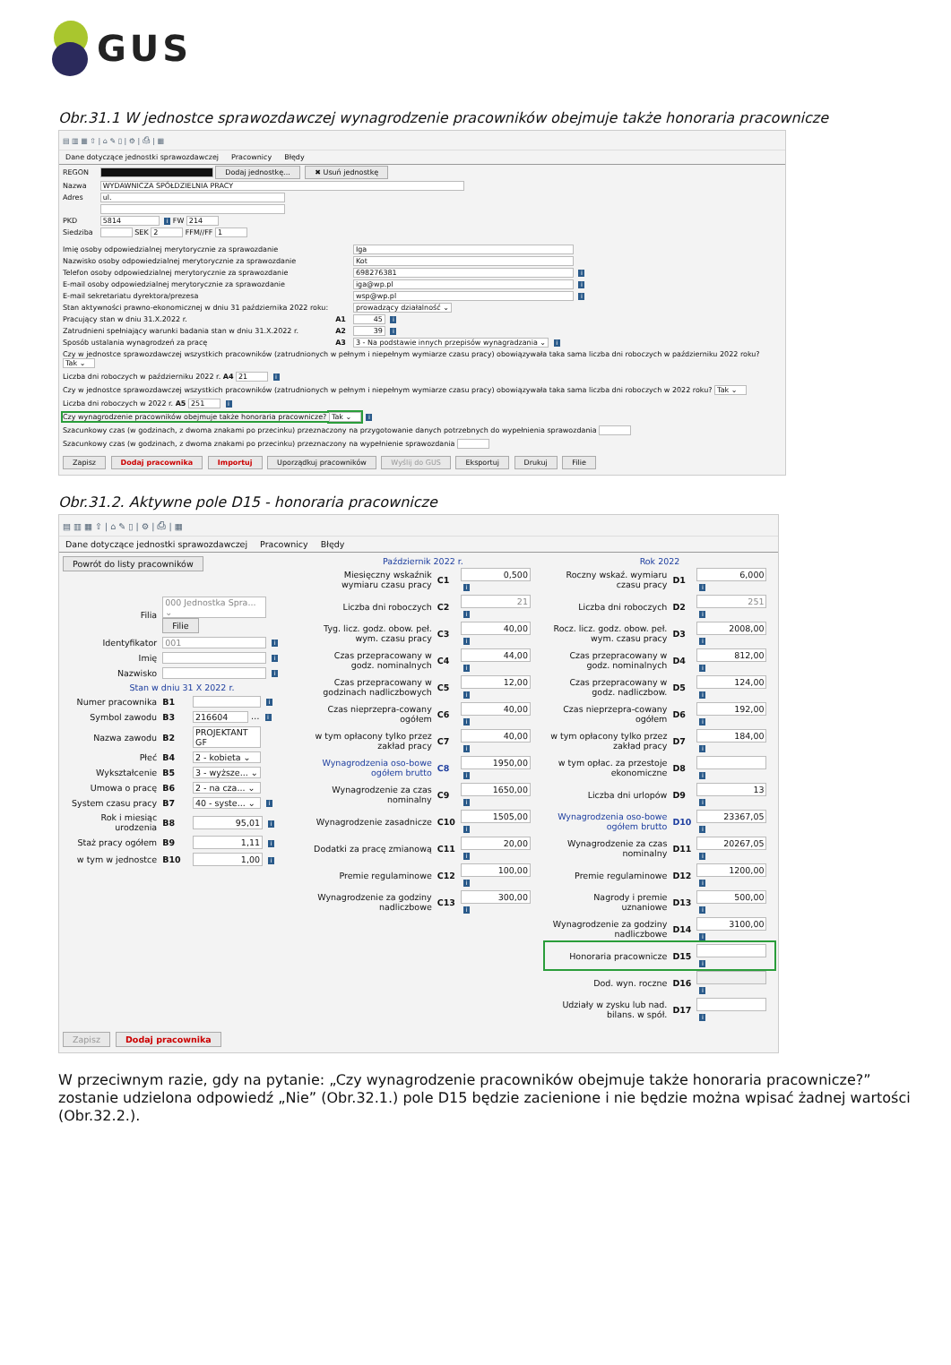GUS
Obr.31.1 W jednostce sprawozdawczej wynagrodzenie pracowników obejmuje także honoraria pracownicze
▤ ▥ ▦ ⇧ | ⌂ ✎ ▯ | ⚙ | ⎙ | ▦
Dane dotyczące jednostki sprawozdawczej Pracownicy Błędy
| REGON | Dodaj jednostkę... ✖ Usuń jednostkę |
| Nazwa | WYDAWNICZA SPÓŁDZIELNIA PRACY |
| Adres | ul. |
| PKD | 5814 i FW 214 |
| Siedziba | SEK 2 FFM//FF 1 |
| Imię osoby odpowiedzialnej merytorycznie za sprawozdanie | | Iga |
| Nazwisko osoby odpowiedzialnej merytorycznie za sprawozdanie | | Kot |
| Telefon osoby odpowiedzialnej merytorycznie za sprawozdanie | | 698276381 i |
| E-mail osoby odpowiedzialnej merytorycznie za sprawozdanie | | iga@wp.pl i |
| E-mail sekretariatu dyrektora/prezesa | | wsp@wp.pl i |
| Stan aktywności prawno-ekonomicznej w dniu 31 października 2022 roku: | | prowadzący działalność ⌄ |
| Pracujący stan w dniu 31.X.2022 r. | A1 | 45 i |
| Zatrudnieni spełniający warunki badania stan w dniu 31.X.2022 r. | A2 | 39 i |
| Sposób ustalania wynagrodzeń za pracę | A3 | 3 - Na podstawie innych przepisów wynagradzania ⌄ i |
Czy w jednostce sprawozdawczej wszystkich pracowników (zatrudnionych w pełnym i niepełnym wymiarze czasu pracy) obowiązywała taka sama liczba dni roboczych w październiku 2022 roku? Tak ⌄
Liczba dni roboczych w październiku 2022 r. A4 21 i
Czy w jednostce sprawozdawczej wszystkich pracowników (zatrudnionych w pełnym i niepełnym wymiarze czasu pracy) obowiązywała taka sama liczba dni roboczych w 2022 roku? Tak ⌄
Liczba dni roboczych w 2022 r. A5 251 i
Czy wynagrodzenie pracowników obejmuje także honoraria pracownicze? Tak ⌄ i
Szacunkowy czas (w godzinach, z dwoma znakami po przecinku) przeznaczony na przygotowanie danych potrzebnych do wypełnienia sprawozdania
Szacunkowy czas (w godzinach, z dwoma znakami po przecinku) przeznaczony na wypełnienie sprawozdania
Zapisz Dodaj pracownika Importuj Uporządkuj pracowników Wyślij do GUS Eksportuj Drukuj Filie
Obr.31.2. Aktywne pole D15 - honoraria pracownicze
▤ ▥ ▦ ⇧ | ⌂ ✎ ▯ | ⚙ | ⎙ | ▦
Dane dotyczące jednostki sprawozdawczej Pracownicy Błędy
Powrót do listy pracowników
| Filia | 000 Jednostka Spra... ⌄ Filie | |
| Identyfikator | 001 i | |
| Imię | i | |
| Nazwisko | i | |
| Stan w dniu 31 X 2022 r. | | |
| Numer pracownika | B1 | i |
| Symbol zawodu | B3 | 216604 … i |
| Nazwa zawodu | B2 | PROJEKTANT GF |
| Płeć | B4 | 2 - kobieta ⌄ |
| Wykształcenie | B5 | 3 - wyższe... ⌄ |
| Umowa o pracę | B6 | 2 - na cza... ⌄ |
| System czasu pracy | B7 | 40 - syste... ⌄ i |
| Rok i miesiąc urodzenia | B8 | 95,01 i |
| Staż pracy ogółem | B9 | 1,11 i |
| w tym w jednostce | B10 | 1,00 i |
Październik 2022 r.
| Miesięczny wskaźnik wymiaru czasu pracy | C1 | 0,500 i |
| Liczba dni roboczych | C2 | 21 i |
| Tyg. licz. godz. obow. peł. wym. czasu pracy | C3 | 40,00 i |
| Czas przepracowany w godz. nominalnych | C4 | 44,00 i |
| Czas przepracowany w godzinach nadliczbowych | C5 | 12,00 i |
| Czas nieprzepra-cowany ogółem | C6 | 40,00 i |
| w tym opłacony tylko przez zakład pracy | C7 | 40,00 i |
| Wynagrodzenia oso-bowe ogółem brutto | C8 | 1950,00 i |
| Wynagrodzenie za czas nominalny | C9 | 1650,00 i |
| Wynagrodzenie zasadnicze | C10 | 1505,00 i |
| Dodatki za pracę zmianową | C11 | 20,00 i |
| Premie regulaminowe | C12 | 100,00 i |
| Wynagrodzenie za godziny nadliczbowe | C13 | 300,00 i |
Rok 2022
| Roczny wskaź. wymiaru czasu pracy | D1 | 6,000 i |
| Liczba dni roboczych | D2 | 251 i |
| Rocz. licz. godz. obow. peł. wym. czasu pracy | D3 | 2008,00 i |
| Czas przepracowany w godz. nominalnych | D4 | 812,00 i |
| Czas przepracowany w godz. nadliczbow. | D5 | 124,00 i |
| Czas nieprzepra-cowany ogółem | D6 | 192,00 i |
| w tym opłacony tylko przez zakład pracy | D7 | 184,00 i |
| w tym opłac. za przestoje ekonomiczne | D8 | i |
| Liczba dni urlopów | D9 | 13 i |
| Wynagrodzenia oso-bowe ogółem brutto | D10 | 23367,05 i |
| Wynagrodzenie za czas nominalny | D11 | 20267,05 i |
| Premie regulaminowe | D12 | 1200,00 i |
| Nagrody i premie uznaniowe | D13 | 500,00 i |
| Wynagrodzenie za godziny nadliczbowe | D14 | 3100,00 i |
| Honoraria pracownicze | D15 | i |
| Dod. wyn. roczne | D16 | i |
| Udziały w zysku lub nad. bilans. w spół. | D17 | i |
Zapisz Dodaj pracownika
W przeciwnym razie, gdy na pytanie: „Czy wynagrodzenie pracowników obejmuje także honoraria pracownicze?” zostanie udzielona odpowiedź „Nie” (Obr.32.1.) pole D15 będzie zacienione i nie będzie można wpisać żadnej wartości (Obr.32.2.).